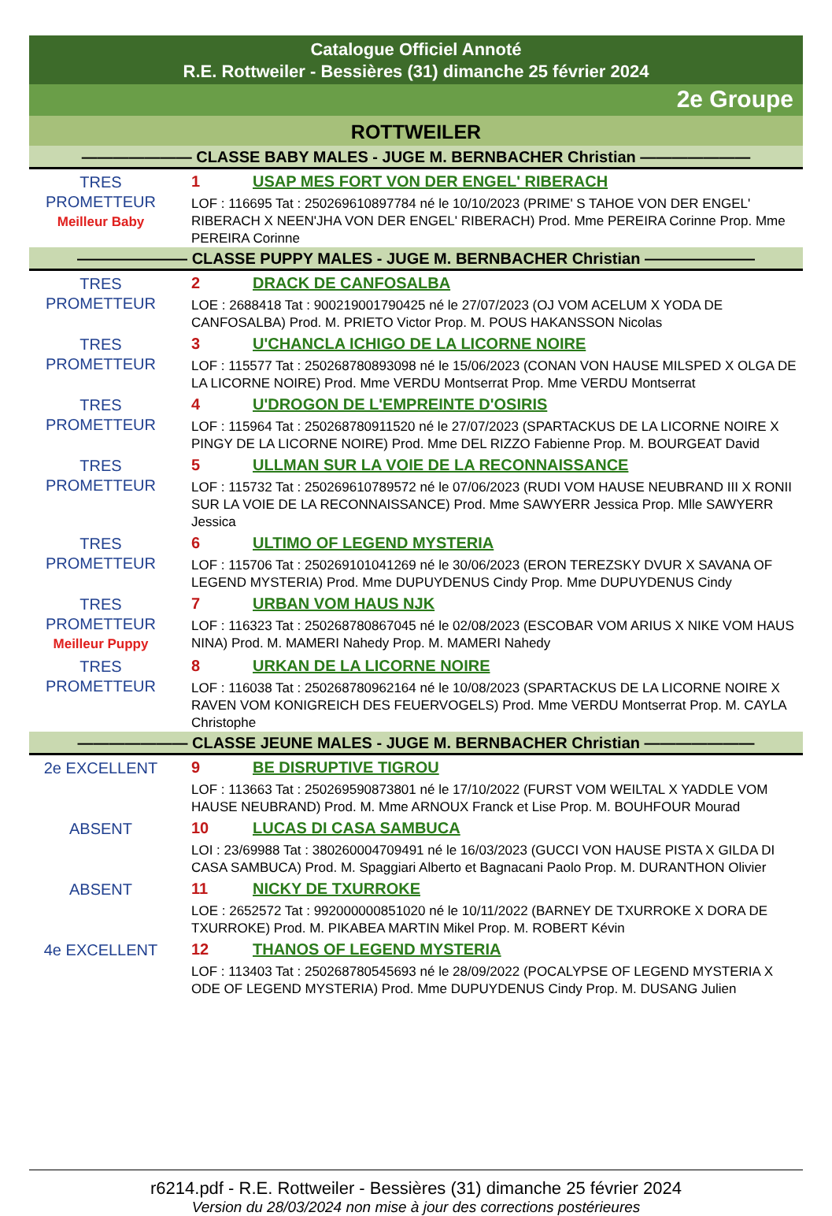Catalogue Officiel Annoté
R.E. Rottweiler - Bessières (31) dimanche 25 février 2024
2e Groupe
ROTTWEILER
——————— CLASSE BABY MALES - JUGE M. BERNBACHER Christian ———————
TRES PROMETTEUR
Meilleur Baby
1 USAP MES FORT VON DER ENGEL' RIBERACH
LOF : 116695 Tat : 250269610897784 né le 10/10/2023 (PRIME' S TAHOE VON DER ENGEL' RIBERACH X NEEN'JHA VON DER ENGEL' RIBERACH) Prod. Mme PEREIRA Corinne Prop. Mme PEREIRA Corinne
——————— CLASSE PUPPY MALES - JUGE M. BERNBACHER Christian ———————
TRES PROMETTEUR
2 DRACK DE CANFOSALBA
LOE : 2688418 Tat : 900219001790425 né le 27/07/2023 (OJ VOM ACELUM X YODA DE CANFOSALBA) Prod. M. PRIETO Victor Prop. M. POUS HAKANSSON Nicolas
TRES PROMETTEUR
3 U'CHANCLA ICHIGO DE LA LICORNE NOIRE
LOF : 115577 Tat : 250268780893098 né le 15/06/2023 (CONAN VON HAUSE MILSPED X OLGA DE LA LICORNE NOIRE) Prod. Mme VERDU Montserrat Prop. Mme VERDU Montserrat
TRES PROMETTEUR
4 U'DROGON DE L'EMPREINTE D'OSIRIS
LOF : 115964 Tat : 250268780911520 né le 27/07/2023 (SPARTACKUS DE LA LICORNE NOIRE X PINGY DE LA LICORNE NOIRE) Prod. Mme DEL RIZZO Fabienne Prop. M. BOURGEAT David
TRES PROMETTEUR
5 ULLMAN SUR LA VOIE DE LA RECONNAISSANCE
LOF : 115732 Tat : 250269610789572 né le 07/06/2023 (RUDI VOM HAUSE NEUBRAND III X RONII SUR LA VOIE DE LA RECONNAISSANCE) Prod. Mme SAWYERR Jessica Prop. Mlle SAWYERR Jessica
TRES PROMETTEUR
6 ULTIMO OF LEGEND MYSTERIA
LOF : 115706 Tat : 250269101041269 né le 30/06/2023 (ERON TEREZSKY DVUR X SAVANA OF LEGEND MYSTERIA) Prod. Mme DUPUYDENUS Cindy Prop. Mme DUPUYDENUS Cindy
TRES PROMETTEUR
Meilleur Puppy
7 URBAN VOM HAUS NJK
LOF : 116323 Tat : 250268780867045 né le 02/08/2023 (ESCOBAR VOM ARIUS X NIKE VOM HAUS NINA) Prod. M. MAMERI Nahedy Prop. M. MAMERI Nahedy
TRES PROMETTEUR
8 URKAN DE LA LICORNE NOIRE
LOF : 116038 Tat : 250268780962164 né le 10/08/2023 (SPARTACKUS DE LA LICORNE NOIRE X RAVEN VOM KONIGREICH DES FEUERVOGELS) Prod. Mme VERDU Montserrat Prop. M. CAYLA Christophe
——————— CLASSE JEUNE MALES - JUGE M. BERNBACHER Christian ———————
2e EXCELLENT
9 BE DISRUPTIVE TIGROU
LOF : 113663 Tat : 250269590873801 né le 17/10/2022 (FURST VOM WEILTAL X YADDLE VOM HAUSE NEUBRAND) Prod. M. Mme ARNOUX Franck et Lise Prop. M. BOUHFOUR Mourad
ABSENT
10 LUCAS DI CASA SAMBUCA
LOI : 23/69988 Tat : 380260004709491 né le 16/03/2023 (GUCCI VON HAUSE PISTA X GILDA DI CASA SAMBUCA) Prod. M. Spaggiari Alberto et Bagnacani Paolo Prop. M. DURANTHON Olivier
ABSENT
11 NICKY DE TXURROKE
LOE : 2652572 Tat : 992000000851020 né le 10/11/2022 (BARNEY DE TXURROKE X DORA DE TXURROKE) Prod. M. PIKABEA MARTIN Mikel Prop. M. ROBERT Kévin
4e EXCELLENT
12 THANOS OF LEGEND MYSTERIA
LOF : 113403 Tat : 250268780545693 né le 28/09/2022 (POCALYPSE OF LEGEND MYSTERIA X ODE OF LEGEND MYSTERIA) Prod. Mme DUPUYDENUS Cindy Prop. M. DUSANG Julien
r6214.pdf - R.E. Rottweiler - Bessières (31) dimanche 25 février 2024
Version du 28/03/2024 non mise à jour des corrections postérieures